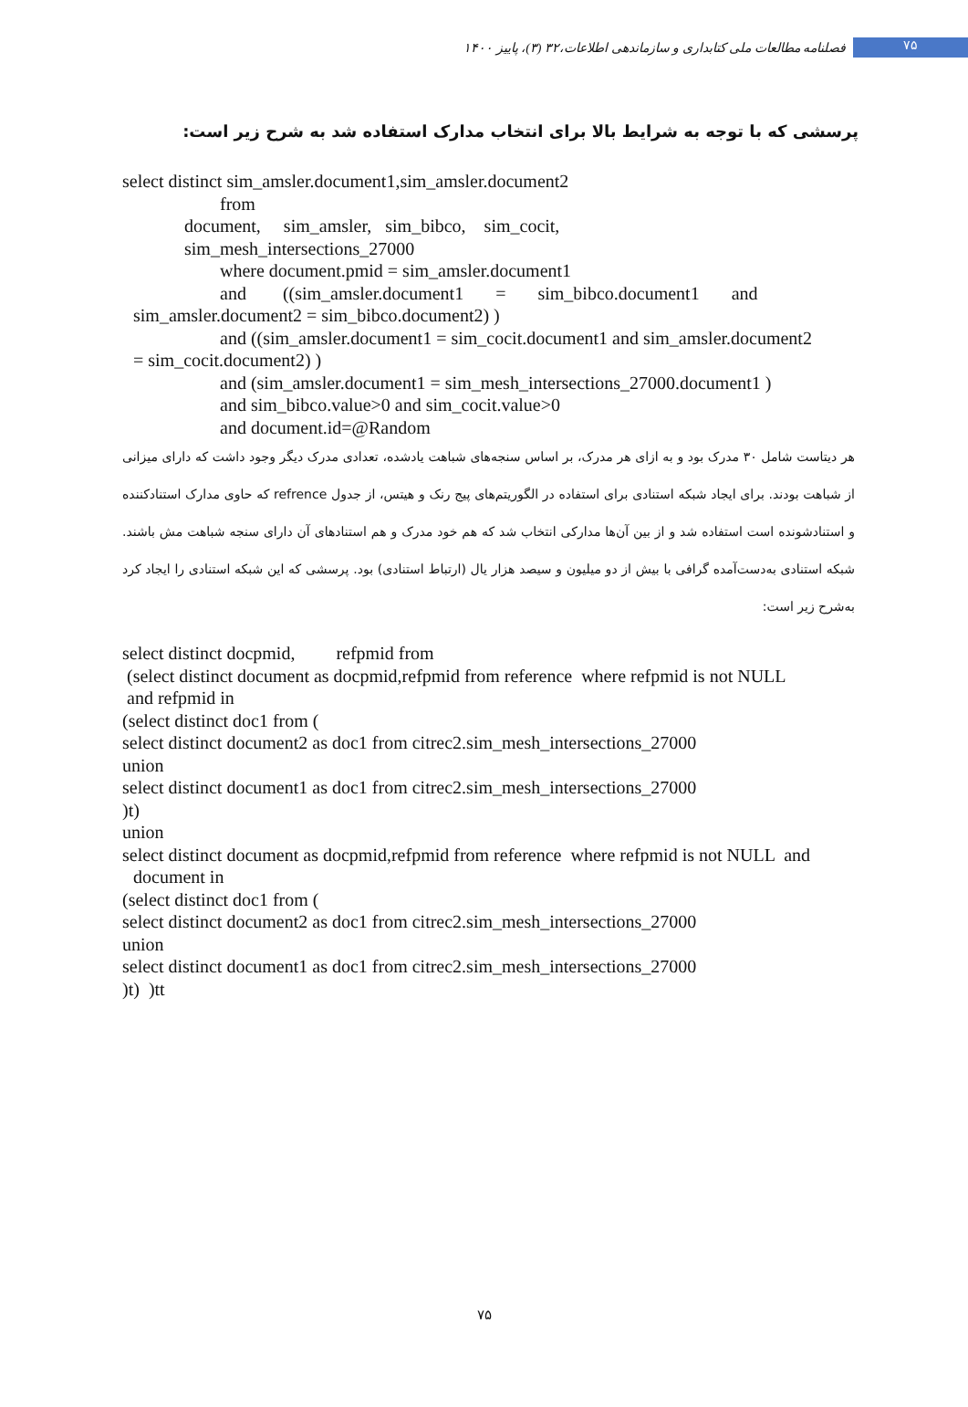فصلنامه مطالعات ملی کتابداری و سازماندهی اطلاعات،۳۲ (۳)، پاییز ۱۴۰۰ ۷۵
پرسشی که با توجه به شرایط بالا برای انتخاب مدارک استفاده شد به شرح زیر است:
select distinct sim_amsler.document1,sim_amsler.document2
from
document, sim_amsler, sim_bibco, sim_cocit,
sim_mesh_intersections_27000
where document.pmid = sim_amsler.document1
and ((sim_amsler.document1 = sim_bibco.document1 and
sim_amsler.document2 = sim_bibco.document2) )
and ((sim_amsler.document1 = sim_cocit.document1 and sim_amsler.document2
= sim_cocit.document2) )
and (sim_amsler.document1 = sim_mesh_intersections_27000.document1 )
and sim_bibco.value>0 and sim_cocit.value>0
and document.id=@Random
هر دیتاست شامل ۳۰ مدرک بود و به ازای هر مدرک، بر اساس سنجه‌های شباهت یادشده، تعدادی مدرک دیگر وجود داشت که دارای میزانی از شباهت بودند. برای ایجاد شبکه استنادی برای استفاده در الگوریتم‌های پیج رنک و هیتس، از جدول refrence که حاوی مدارک استنادکننده و استنادشونده است استفاده شد و از بین آن‌ها مدارکی انتخاب شد که هم خود مدرک و هم استنادهای آن دارای سنجه شباهت مش باشند. شبکه استنادی به‌دست‌آمده گرافی با بیش از دو میلیون و سیصد هزار یال (ارتباط استنادی) بود. پرسشی که این شبکه استنادی را ایجاد کرد به‌شرح زیر است:
select distinct docpmid, refpmid from
(select distinct document as docpmid,refpmid from reference where refpmid is not NULL
and refpmid in
(select distinct doc1 from (
select distinct document2 as doc1 from citrec2.sim_mesh_intersections_27000
union
select distinct document1 as doc1 from citrec2.sim_mesh_intersections_27000
)t)
union
select distinct document as docpmid,refpmid from reference where refpmid is not NULL and
document in
(select distinct doc1 from (
select distinct document2 as doc1 from citrec2.sim_mesh_intersections_27000
union
select distinct document1 as doc1 from citrec2.sim_mesh_intersections_27000
)t) )tt
۷۵